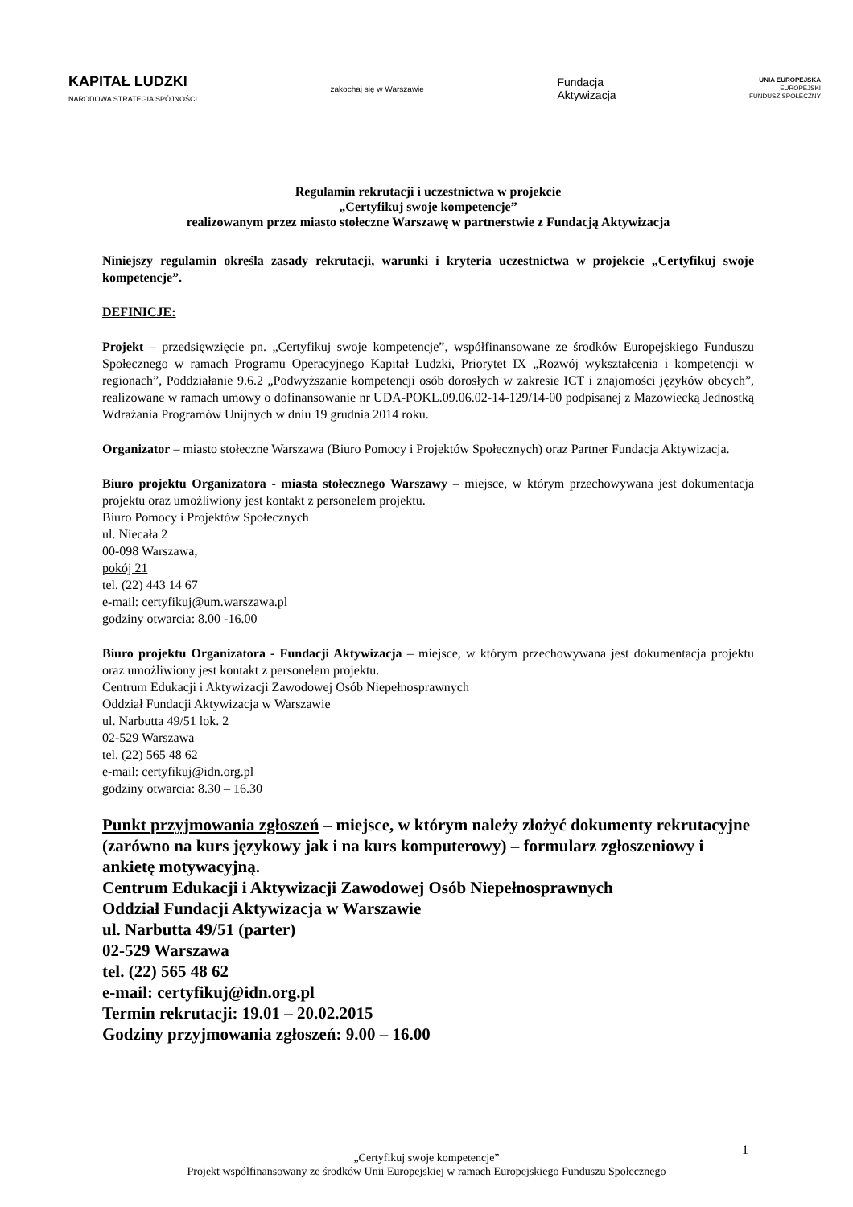KAPITAŁ LUDZKI
NARODOWA STRATEGIA SPÓJNOŚCI
zakochaj się w Warszawie
Fundacja
Aktywizacja
UNIA EUROPEJSKA
EUROPEJSKI
FUNDUSZ SPOŁECZNY
Regulamin rekrutacji i uczestnictwa w projekcie
„Certyfikuj swoje kompetencje”
realizowanym przez miasto stołeczne Warszawę w partnerstwie z Fundacją Aktywizacja
Niniejszy regulamin określa zasady rekrutacji, warunki i kryteria uczestnictwa w projekcie „Certyfikuj swoje kompetencje”.
DEFINICJE:
Projekt – przedsięwzięcie pn. „Certyfikuj swoje kompetencje”, współfinansowane ze środków Europejskiego Funduszu Społecznego w ramach Programu Operacyjnego Kapitał Ludzki, Priorytet IX „Rozwój wykształcenia i kompetencji w regionach”, Poddziałanie 9.6.2 „Podwyższanie kompetencji osób dorosłych w zakresie ICT i znajomości języków obcych”, realizowane w ramach umowy o dofinansowanie nr UDA-POKL.09.06.02-14-129/14-00 podpisanej z Mazowiecką Jednostką Wdrażania Programów Unijnych w dniu 19 grudnia 2014 roku.
Organizator – miasto stołeczne Warszawa (Biuro Pomocy i Projektów Społecznych) oraz Partner Fundacja Aktywizacja.
Biuro projektu Organizatora - miasta stołecznego Warszawy – miejsce, w którym przechowywana jest dokumentacja projektu oraz umożliwiony jest kontakt z personelem projektu.
Biuro Pomocy i Projektów Społecznych
ul. Niecała 2
00-098 Warszawa,
pokój 21
tel. (22) 443 14 67
e-mail: certyfikuj@um.warszawa.pl
godziny otwarcia: 8.00 -16.00
Biuro projektu Organizatora - Fundacji Aktywizacja – miejsce, w którym przechowywana jest dokumentacja projektu oraz umożliwiony jest kontakt z personelem projektu.
Centrum Edukacji i Aktywizacji Zawodowej Osób Niepełnosprawnych
Oddział Fundacji Aktywizacja w Warszawie
ul. Narbutta 49/51 lok. 2
02-529 Warszawa
tel. (22) 565 48 62
e-mail: certyfikuj@idn.org.pl
godziny otwarcia: 8.30 – 16.30
Punkt przyjmowania zgłoszeń – miejsce, w którym należy złożyć dokumenty rekrutacyjne (zarówno na kurs językowy jak i na kurs komputerowy) – formularz zgłoszeniowy i ankietę motywacyjną.
Centrum Edukacji i Aktywizacji Zawodowej Osób Niepełnosprawnych
Oddział Fundacji Aktywizacja w Warszawie
ul. Narbutta 49/51 (parter)
02-529 Warszawa
tel. (22) 565 48 62
e-mail: certyfikuj@idn.org.pl
Termin rekrutacji: 19.01 – 20.02.2015
Godziny przyjmowania zgłoszeń: 9.00 – 16.00
1
„Certyfikuj swoje kompetencje”
Projekt współfinansowany ze środków Unii Europejskiej w ramach Europejskiego Funduszu Społecznego